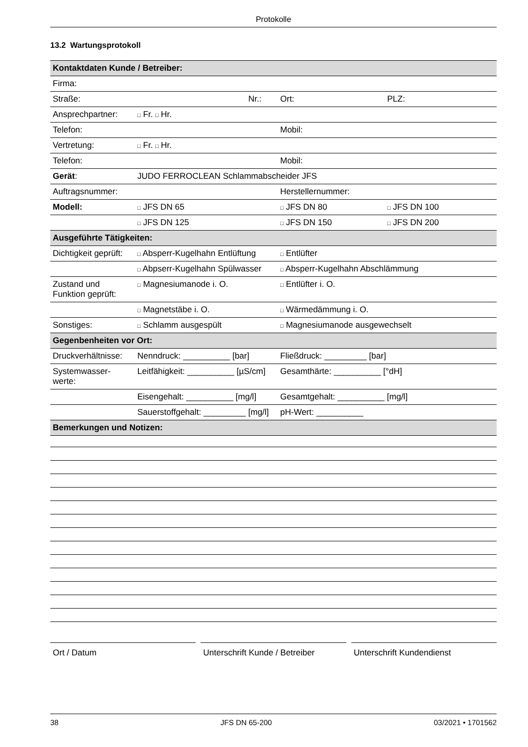Protokolle
13.2 Wartungsprotokoll
| Kontaktdaten Kunde / Betreiber: | | | | |
| Firma: | | | | |
| Straße: | | Nr.: | Ort: | PLZ: |
| Ansprechpartner: | □ Fr. □ Hr. | | | |
| Telefon: | | | Mobil: | |
| Vertretung: | □ Fr. □ Hr. | | | |
| Telefon: | | | Mobil: | |
| Gerät : | JUDO FERROCLEAN Schlammabscheider JFS | | | |
| Auftragsnummer: | | | Herstellernummer: | |
| Modell: | □ JFS DN 65 | | □ JFS DN 80 | □ JFS DN 100 |
| | □ JFS DN 125 | | □ JFS DN 150 | □ JFS DN 200 |
| Ausgeführte Tätigkeiten: | | | | |
| Dichtigkeit geprüft: | □ Absperr-Kugelhahn Entlüftung | | □ Entlüfter | |
| | □ Abpserr-Kugelhahn Spülwasser | | □ Absperr-Kugelhahn Abschlämmung | |
| Zustand und Funktion geprüft: | □ Magnesiumanode i. O. | | □ Entlüfter i. O. | |
| | □ Magnetstäbe i. O. | | □ Wärmedämmung i. O. | |
| Sonstiges: | □ Schlamm ausgespült | | □ Magnesiumanode ausgewechselt | |
| Gegenbenheiten vor Ort: | | | | |
| Druckverhältnisse: | Nenndruck: __________ [bar] | | Fließdruck: _________ [bar] | |
| Systemwasser- werte: | Leitfähigkeit: __________ [µS/cm] | | Gesamthärte: __________ [°dH] | |
| | Eisengehalt: __________ [mg/l] | | Gesamtgehalt: __________ [mg/l] | |
| | Sauerstoffgehalt: _________ [mg/l] | | pH-Wert: __________ | |
| Bemerkungen und Notizen: | | | | |
Ort / Datum Unterschrift Kunde / Betreiber Unterschrift Kundendienst
38 JFS DN 65-200 03/2021 • 1701562